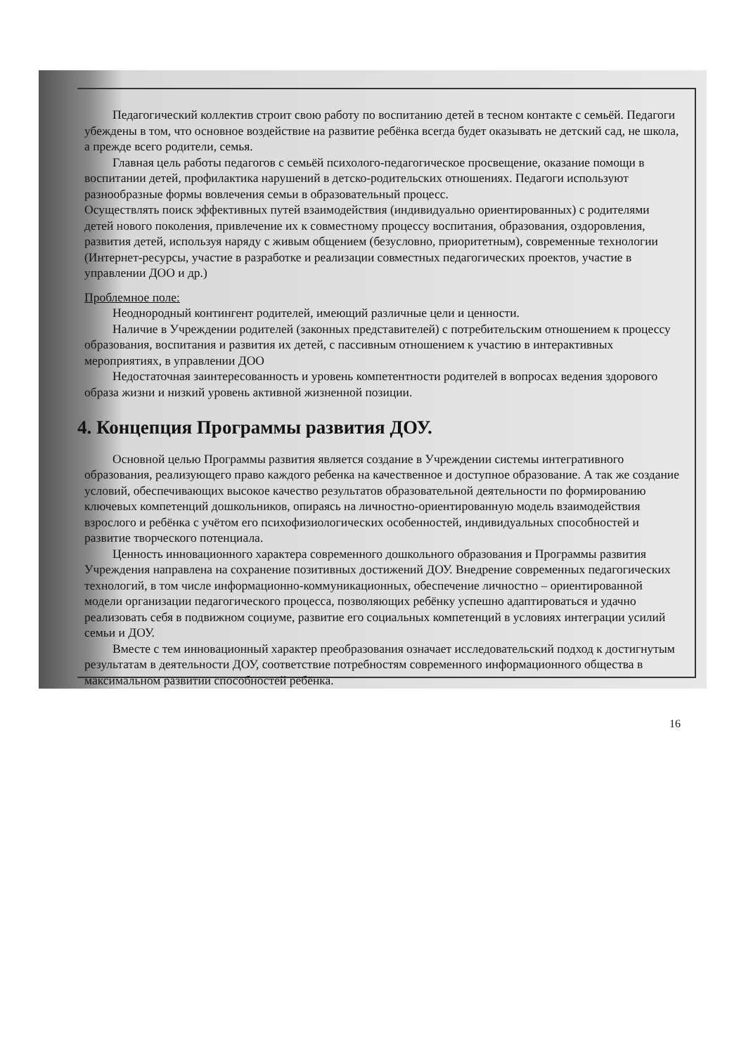Педагогический коллектив строит свою работу по воспитанию детей в тесном контакте с семьёй. Педагоги убеждены в том, что основное воздействие на развитие ребёнка всегда будет оказывать не детский сад, не школа, а прежде всего родители, семья.
Главная цель работы педагогов с семьёй психолого-педагогическое просвещение, оказание помощи в воспитании детей, профилактика нарушений в детско-родительских отношениях. Педагоги используют разнообразные формы вовлечения семьи в образовательный процесс.
Осуществлять поиск эффективных путей взаимодействия (индивидуально ориентированных) с родителями детей нового поколения, привлечение их к совместному процессу воспитания, образования, оздоровления, развития детей, используя наряду с живым общением (безусловно, приоритетным), современные технологии (Интернет-ресурсы, участие в разработке и реализации совместных педагогических проектов, участие в управлении ДОО и др.)
Проблемное поле:
Неоднородный контингент родителей, имеющий различные цели и ценности.
Наличие в Учреждении родителей (законных представителей) с потребительским отношением к процессу образования, воспитания и развития их детей, с пассивным отношением к участию в интерактивных мероприятиях, в управлении ДОО
Недостаточная заинтересованность и уровень компетентности родителей в вопросах ведения здорового образа жизни и низкий уровень активной жизненной позиции.
4. Концепция Программы развития ДОУ.
Основной целью Программы развития является создание в Учреждении системы интегративного образования, реализующего право каждого ребенка на качественное и доступное образование. А так же создание условий, обеспечивающих высокое качество результатов образовательной деятельности по формированию ключевых компетенций дошкольников, опираясь на личностно-ориентированную модель взаимодействия взрослого и ребёнка с учётом его психофизиологических особенностей, индивидуальных способностей и развитие творческого потенциала.
Ценность инновационного характера современного дошкольного образования и Программы развития Учреждения направлена на сохранение позитивных достижений ДОУ. Внедрение современных педагогических технологий, в том числе информационно-коммуникационных, обеспечение личностно – ориентированной модели организации педагогического процесса, позволяющих ребёнку успешно адаптироваться и удачно реализовать себя в подвижном социуме, развитие его социальных компетенций в условиях интеграции усилий семьи и ДОУ.
Вместе с тем инновационный характер преобразования означает исследовательский подход к достигнутым результатам в деятельности ДОУ, соответствие потребностям современного информационного общества в максимальном развитии способностей ребёнка.
16